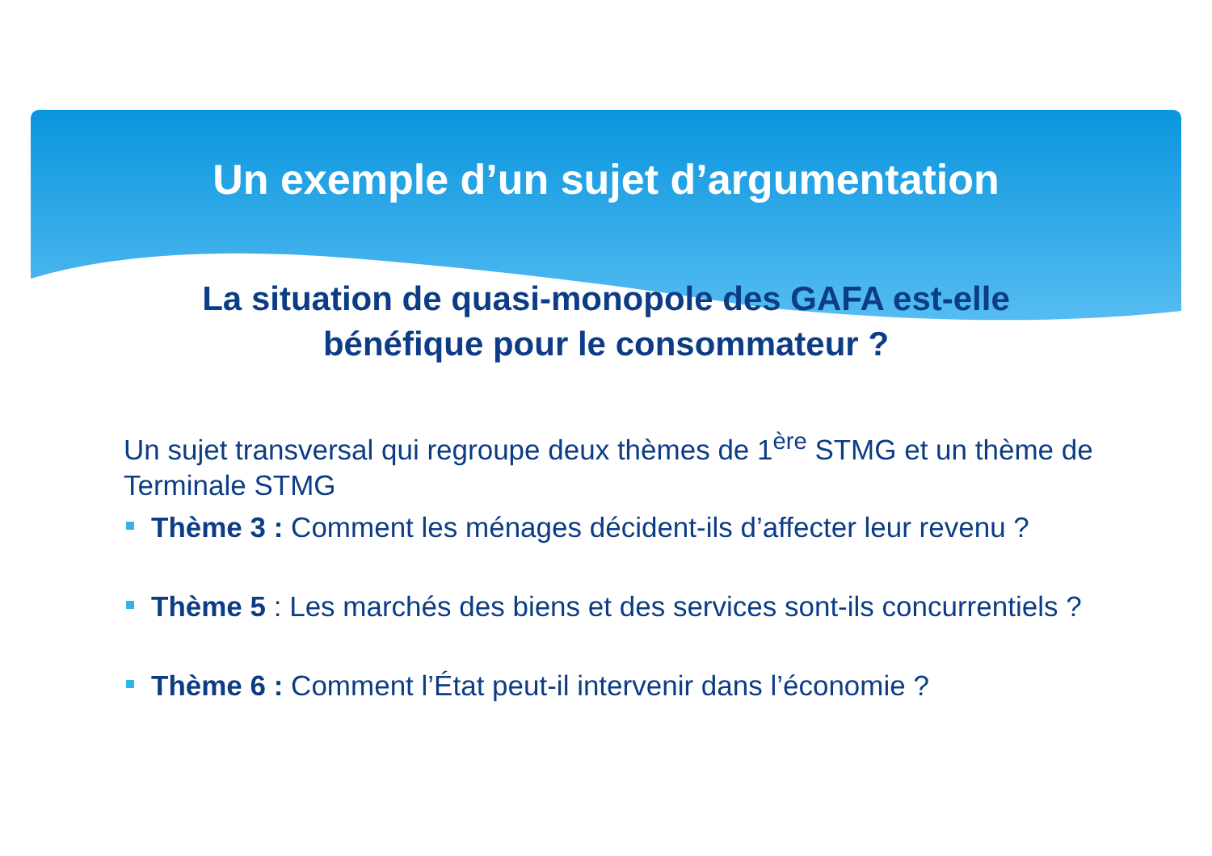Un exemple d’un sujet d’argumentation
La situation de quasi-monopole des GAFA est-elle
bénéfique pour le consommateur ?
Un sujet transversal qui regroupe deux thèmes de 1<sup>ère</sup> STMG et un thème de Terminale STMG
Thème 3 : Comment les ménages décident-ils d’affecter leur revenu ?
Thème 5 : Les marchés des biens et des services sont-ils concurrentiels ?
Thème 6 : Comment l’État peut-il intervenir dans l’économie ?